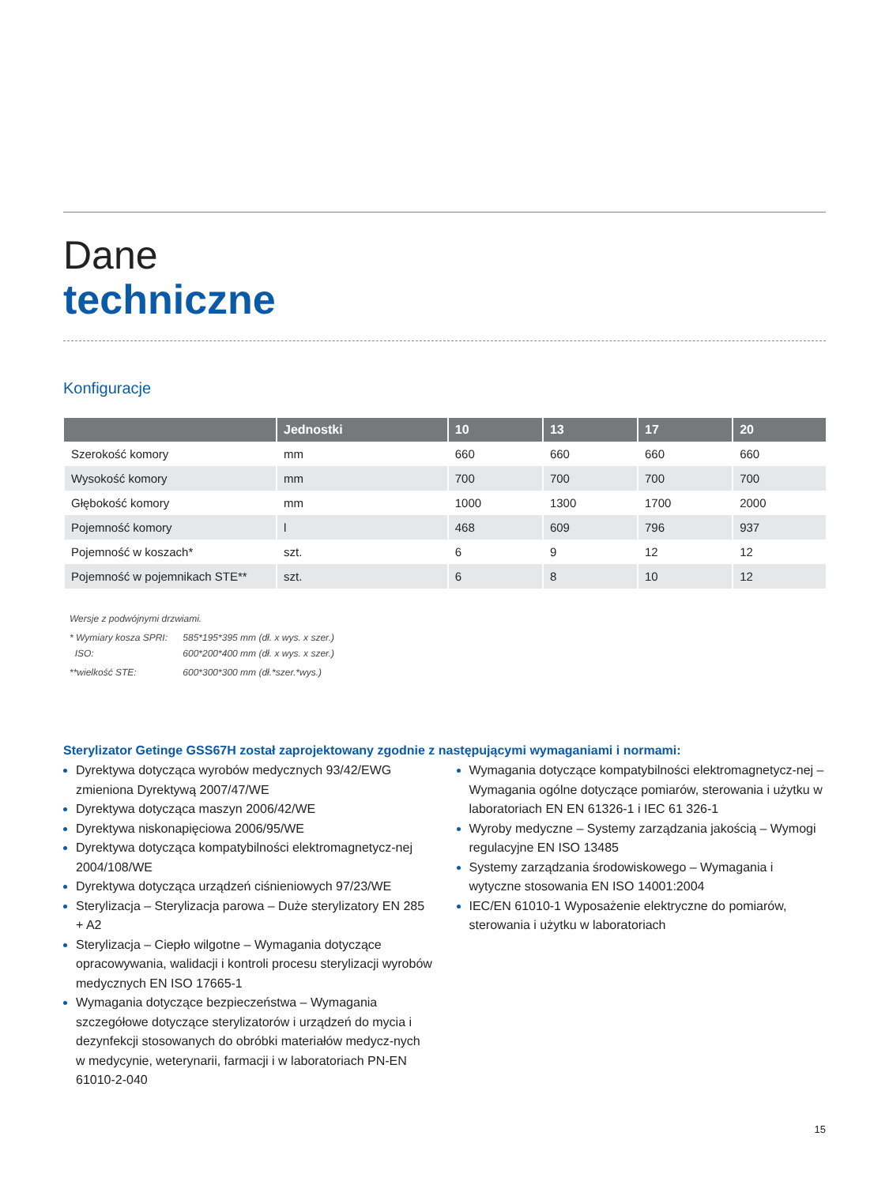Dane
techniczne
Konfiguracje
| | Jednostki | 10 | 13 | 17 | 20 |
| --- | --- | --- | --- | --- | --- |
| Szerokość komory | mm | 660 | 660 | 660 | 660 |
| Wysokość komory | mm | 700 | 700 | 700 | 700 |
| Głębokość komory | mm | 1000 | 1300 | 1700 | 2000 |
| Pojemność komory | l | 468 | 609 | 796 | 937 |
| Pojemność w koszach* | szt. | 6 | 9 | 12 | 12 |
| Pojemność w pojemnikach STE** | szt. | 6 | 8 | 10 | 12 |
Wersje z podwójnymi drzwiami.
* Wymiary kosza SPRI: 585*195*395 mm (dł. x wys. x szer.)
ISO: 600*200*400 mm (dł. x wys. x szer.)
**wielkość STE: 600*300*300 mm (dł.*szer.*wys.)
Sterylizator Getinge GSS67H został zaprojektowany zgodnie z następującymi wymaganiami i normami:
Dyrektywa dotycząca wyrobów medycznych 93/42/EWG zmieniona Dyrektywą 2007/47/WE
Dyrektywa dotycząca maszyn 2006/42/WE
Dyrektywa niskonapięciowa 2006/95/WE
Dyrektywa dotycząca kompatybilności elektromagnetycz-nej 2004/108/WE
Dyrektywa dotycząca urządzeń ciśnieniowych 97/23/WE
Sterylizacja – Sterylizacja parowa – Duże sterylizatory EN 285 + A2
Sterylizacja – Ciepło wilgotne – Wymagania dotyczące opracowywania, walidacji i kontroli procesu sterylizacji wyrobów medycznych EN ISO 17665-1
Wymagania dotyczące bezpieczeństwa – Wymagania szczegółowe dotyczące sterylizatorów i urządzeń do mycia i dezynfekcji stosowanych do obróbki materiałów medycz-nych w medycynie, weterynarii, farmacji i w laboratoriach PN-EN 61010-2-040
Wymagania dotyczące kompatybilności elektromagnetycz-nej – Wymagania ogólne dotyczące pomiarów, sterowania i użytku w laboratoriach EN EN 61326-1 i IEC 61 326-1
Wyroby medyczne – Systemy zarządzania jakością – Wymogi regulacyjne EN ISO 13485
Systemy zarządzania środowiskowego – Wymagania i wytyczne stosowania EN ISO 14001:2004
IEC/EN 61010-1 Wyposażenie elektryczne do pomiarów, sterowania i użytku w laboratoriach
15